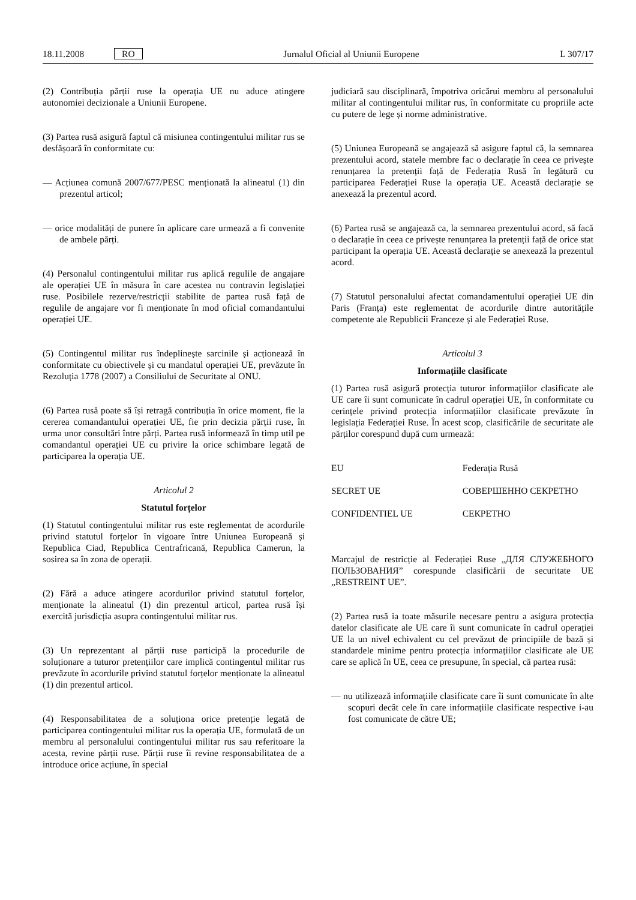18.11.2008 RO Jurnalul Oficial al Uniunii Europene L 307/17
(2) Contribuția părții ruse la operația UE nu aduce atingere autonomiei decizionale a Uniunii Europene.
(3) Partea rusă asigură faptul că misiunea contingentului militar rus se desfășoară în conformitate cu:
— Acțiunea comună 2007/677/PESC menționată la alineatul (1) din prezentul articol;
— orice modalități de punere în aplicare care urmează a fi convenite de ambele părți.
(4) Personalul contingentului militar rus aplică regulile de angajare ale operației UE în măsura în care acestea nu contravin legislației ruse. Posibilele rezerve/restricții stabilite de partea rusă față de regulile de angajare vor fi menționate în mod oficial comandantului operației UE.
(5) Contingentul militar rus îndeplinește sarcinile și acționează în conformitate cu obiectivele și cu mandatul operației UE, prevăzute în Rezoluția 1778 (2007) a Consiliului de Securitate al ONU.
(6) Partea rusă poate să își retragă contribuția în orice moment, fie la cererea comandantului operației UE, fie prin decizia părții ruse, în urma unor consultări între părți. Partea rusă informează în timp util pe comandantul operației UE cu privire la orice schimbare legată de participarea la operația UE.
Articolul 2
Statutul forțelor
(1) Statutul contingentului militar rus este reglementat de acordurile privind statutul forțelor în vigoare între Uniunea Europeană și Republica Ciad, Republica Centrafricană, Republica Camerun, la sosirea sa în zona de operații.
(2) Fără a aduce atingere acordurilor privind statutul forțelor, menționate la alineatul (1) din prezentul articol, partea rusă își exercită jurisdicția asupra contingentului militar rus.
(3) Un reprezentant al părții ruse participă la procedurile de soluționare a tuturor pretențiilor care implică contingentul militar rus prevăzute în acordurile privind statutul forțelor menționate la alineatul (1) din prezentul articol.
(4) Responsabilitatea de a soluționa orice pretenție legată de participarea contingentului militar rus la operația UE, formulată de un membru al personalului contingentului militar rus sau referitoare la acesta, revine părții ruse. Părții ruse îi revine responsabilitatea de a introduce orice acțiune, în special
judiciară sau disciplinară, împotriva oricărui membru al personalului militar al contingentului militar rus, în conformitate cu propriile acte cu putere de lege și norme administrative.
(5) Uniunea Europeană se angajează să asigure faptul că, la semnarea prezentului acord, statele membre fac o declarație în ceea ce privește renunțarea la pretenții față de Federația Rusă în legătură cu participarea Federației Ruse la operația UE. Această declarație se anexează la prezentul acord.
(6) Partea rusă se angajează ca, la semnarea prezentului acord, să facă o declarație în ceea ce privește renunțarea la pretenții față de orice stat participant la operația UE. Această declarație se anexează la prezentul acord.
(7) Statutul personalului afectat comandamentului operației UE din Paris (Franța) este reglementat de acordurile dintre autoritățile competente ale Republicii Franceze și ale Federației Ruse.
Articolul 3
Informațiile clasificate
(1) Partea rusă asigură protecția tuturor informațiilor clasificate ale UE care îi sunt comunicate în cadrul operației UE, în conformitate cu cerințele privind protecția informațiilor clasificate prevăzute în legislația Federației Ruse. În acest scop, clasificările de securitate ale părților corespund după cum urmează:
| EU | Federația Rusă |
| SECRET UE | СОВЕРШЕННО СЕКРЕТНО |
| CONFIDENTIEL UE | СЕКРЕТНО |
Marcajul de restricție al Federației Ruse „ДЛЯ СЛУЖЕБНОГО ПОЛЬЗОВАНИЯ” corespunde clasificării de securitate UE „RESTREINT UE”.
(2) Partea rusă ia toate măsurile necesare pentru a asigura protecția datelor clasificate ale UE care îi sunt comunicate în cadrul operației UE la un nivel echivalent cu cel prevăzut de principiile de bază și standardele minime pentru protecția informațiilor clasificate ale UE care se aplică în UE, ceea ce presupune, în special, că partea rusă:
— nu utilizează informațiile clasificate care îi sunt comunicate în alte scopuri decât cele în care informațiile clasificate respective i-au fost comunicate de către UE;